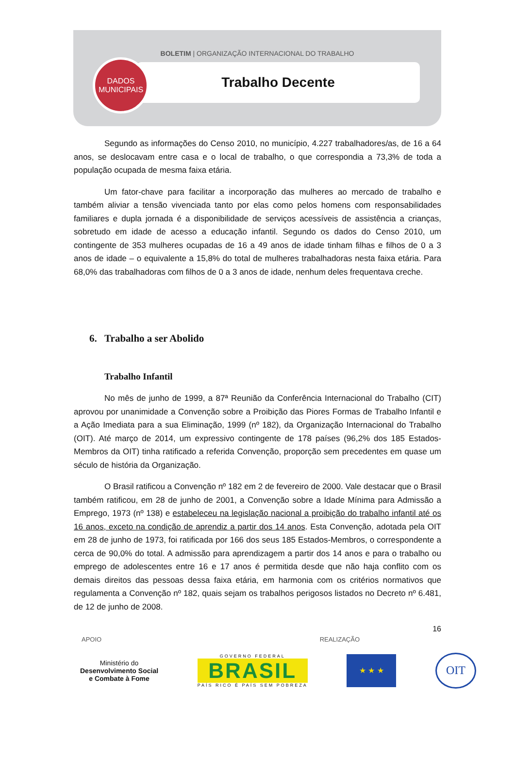BOLETIM | ORGANIZAÇÃO INTERNACIONAL DO TRABALHO
Trabalho Decente
DADOS
MUNICIPAIS
Segundo as informações do Censo 2010, no município, 4.227 trabalhadores/as, de 16 a 64 anos, se deslocavam entre casa e o local de trabalho, o que correspondia a 73,3% de toda a população ocupada de mesma faixa etária.
Um fator-chave para facilitar a incorporação das mulheres ao mercado de trabalho e também aliviar a tensão vivenciada tanto por elas como pelos homens com responsabilidades familiares e dupla jornada é a disponibilidade de serviços acessíveis de assistência a crianças, sobretudo em idade de acesso a educação infantil. Segundo os dados do Censo 2010, um contingente de 353 mulheres ocupadas de 16 a 49 anos de idade tinham filhas e filhos de 0 a 3 anos de idade – o equivalente a 15,8% do total de mulheres trabalhadoras nesta faixa etária. Para 68,0% das trabalhadoras com filhos de 0 a 3 anos de idade, nenhum deles frequentava creche.
6. Trabalho a ser Abolido
Trabalho Infantil
No mês de junho de 1999, a 87ª Reunião da Conferência Internacional do Trabalho (CIT) aprovou por unanimidade a Convenção sobre a Proibição das Piores Formas de Trabalho Infantil e a Ação Imediata para a sua Eliminação, 1999 (nº 182), da Organização Internacional do Trabalho (OIT). Até março de 2014, um expressivo contingente de 178 países (96,2% dos 185 Estados-Membros da OIT) tinha ratificado a referida Convenção, proporção sem precedentes em quase um século de história da Organização.
O Brasil ratificou a Convenção nº 182 em 2 de fevereiro de 2000. Vale destacar que o Brasil também ratificou, em 28 de junho de 2001, a Convenção sobre a Idade Mínima para Admissão a Emprego, 1973 (nº 138) e estabeleceu na legislação nacional a proibição do trabalho infantil até os 16 anos, exceto na condição de aprendiz a partir dos 14 anos. Esta Convenção, adotada pela OIT em 28 de junho de 1973, foi ratificada por 166 dos seus 185 Estados-Membros, o correspondente a cerca de 90,0% do total. A admissão para aprendizagem a partir dos 14 anos e para o trabalho ou emprego de adolescentes entre 16 e 17 anos é permitida desde que não haja conflito com os demais direitos das pessoas dessa faixa etária, em harmonia com os critérios normativos que regulamenta a Convenção nº 182, quais sejam os trabalhos perigosos listados no Decreto nº 6.481, de 12 de junho de 2008.
16
APOIO REALIZAÇÃO
Ministério do
Desenvolvimento Social
e Combate à Fome
GOVERNO FEDERAL
BRASIL
PAÍS RICO É PAÍS SEM POBREZA
★ ★ ★
OIT